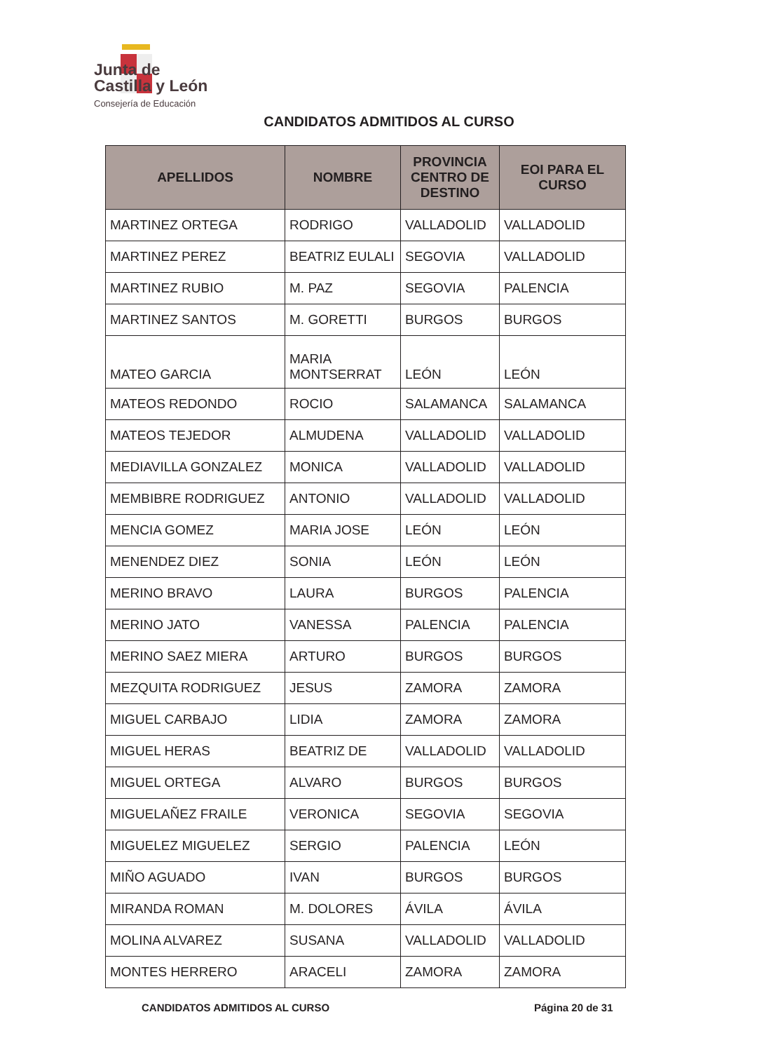Junta de
Castilla y León
Consejería de Educación
CANDIDATOS ADMITIDOS AL CURSO
| APELLIDOS | NOMBRE | PROVINCIA CENTRO DE DESTINO | EOI PARA EL CURSO |
| --- | --- | --- | --- |
| MARTINEZ ORTEGA | RODRIGO | VALLADOLID | VALLADOLID |
| MARTINEZ PEREZ | BEATRIZ EULALI | SEGOVIA | VALLADOLID |
| MARTINEZ RUBIO | M. PAZ | SEGOVIA | PALENCIA |
| MARTINEZ SANTOS | M. GORETTI | BURGOS | BURGOS |
| MATEO GARCIA | MARIA MONTSERRAT | LEÓN | LEÓN |
| MATEOS REDONDO | ROCIO | SALAMANCA | SALAMANCA |
| MATEOS TEJEDOR | ALMUDENA | VALLADOLID | VALLADOLID |
| MEDIAVILLA GONZALEZ | MONICA | VALLADOLID | VALLADOLID |
| MEMBIBRE RODRIGUEZ | ANTONIO | VALLADOLID | VALLADOLID |
| MENCIA GOMEZ | MARIA JOSE | LEÓN | LEÓN |
| MENENDEZ DIEZ | SONIA | LEÓN | LEÓN |
| MERINO BRAVO | LAURA | BURGOS | PALENCIA |
| MERINO JATO | VANESSA | PALENCIA | PALENCIA |
| MERINO SAEZ MIERA | ARTURO | BURGOS | BURGOS |
| MEZQUITA RODRIGUEZ | JESUS | ZAMORA | ZAMORA |
| MIGUEL CARBAJO | LIDIA | ZAMORA | ZAMORA |
| MIGUEL HERAS | BEATRIZ DE | VALLADOLID | VALLADOLID |
| MIGUEL ORTEGA | ALVARO | BURGOS | BURGOS |
| MIGUELAÑEZ FRAILE | VERONICA | SEGOVIA | SEGOVIA |
| MIGUELEZ MIGUELEZ | SERGIO | PALENCIA | LEÓN |
| MIÑO AGUADO | IVAN | BURGOS | BURGOS |
| MIRANDA ROMAN | M. DOLORES | ÁVILA | ÁVILA |
| MOLINA ALVAREZ | SUSANA | VALLADOLID | VALLADOLID |
| MONTES HERRERO | ARACELI | ZAMORA | ZAMORA |
CANDIDATOS ADMITIDOS AL CURSO Página 20 de 31